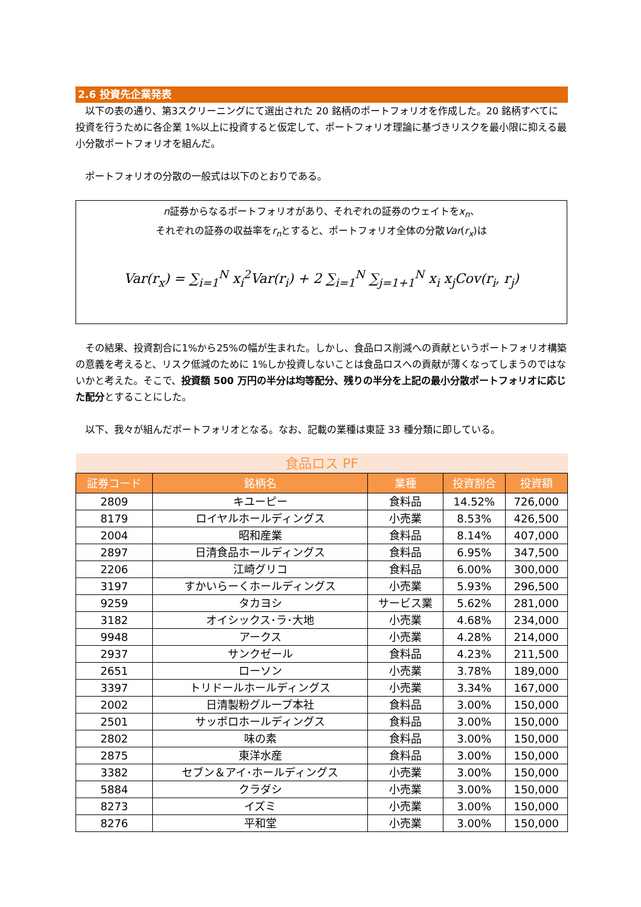2.6 投資先企業発表
　以下の表の通り、第3スクリーニングにて選出された 20 銘柄のポートフォリオを作成した。20 銘柄すべてに投資を行うために各企業 1%以上に投資すると仮定して、ポートフォリオ理論に基づきリスクを最小限に抑える最小分散ポートフォリオを組んだ。
　ポートフォリオの分散の一般式は以下のとおりである。
n証券からなるポートフォリオがあり、それぞれの証券のウェイトをx<sub>n</sub>、
それぞれの証券の収益率をr<sub>n</sub>とすると、ポートフォリオ全体の分散Var(r<sub>x</sub>)は
Var(r<sub>x</sub>) = ∑<sub>i=1</sub><sup>N</sup> x<sub>i</sub><sup>2</sup>Var(r<sub>i</sub>) + 2 ∑<sub>i=1</sub><sup>N</sup> ∑<sub>j=1+1</sub><sup>N</sup> x<sub>i</sub> x<sub>j</sub>Cov(r<sub>i</sub>, r<sub>j</sub>)
　その結果、投資割合に1%から25%の幅が生まれた。しかし、食品ロス削減への貢献というポートフォリオ構築の意義を考えると、リスク低減のために 1%しか投資しないことは食品ロスへの貢献が薄くなってしまうのではないかと考えた。そこで、投資額 500 万円の半分は均等配分、残りの半分を上記の最小分散ポートフォリオに応じた配分とすることにした。
　以下、我々が組んだポートフォリオとなる。なお、記載の業種は東証 33 種分類に即している。
| 食品ロス PF | | | | |
| 証券コード | 銘柄名 | 業種 | 投資割合 | 投資額 |
| 2809 | キユーピー | 食料品 | 14.52% | 726,000 |
| 8179 | ロイヤルホールディングス | 小売業 | 8.53% | 426,500 |
| 2004 | 昭和産業 | 食料品 | 8.14% | 407,000 |
| 2897 | 日清食品ホールディングス | 食料品 | 6.95% | 347,500 |
| 2206 | 江崎グリコ | 食料品 | 6.00% | 300,000 |
| 3197 | すかいらーくホールディングス | 小売業 | 5.93% | 296,500 |
| 9259 | タカヨシ | サービス業 | 5.62% | 281,000 |
| 3182 | オイシックス･ラ･大地 | 小売業 | 4.68% | 234,000 |
| 9948 | アークス | 小売業 | 4.28% | 214,000 |
| 2937 | サンクゼール | 食料品 | 4.23% | 211,500 |
| 2651 | ローソン | 小売業 | 3.78% | 189,000 |
| 3397 | トリドールホールディングス | 小売業 | 3.34% | 167,000 |
| 2002 | 日清製粉グループ本社 | 食料品 | 3.00% | 150,000 |
| 2501 | サッポロホールディングス | 食料品 | 3.00% | 150,000 |
| 2802 | 味の素 | 食料品 | 3.00% | 150,000 |
| 2875 | 東洋水産 | 食料品 | 3.00% | 150,000 |
| 3382 | セブン＆アイ･ホールディングス | 小売業 | 3.00% | 150,000 |
| 5884 | クラダシ | 小売業 | 3.00% | 150,000 |
| 8273 | イズミ | 小売業 | 3.00% | 150,000 |
| 8276 | 平和堂 | 小売業 | 3.00% | 150,000 |